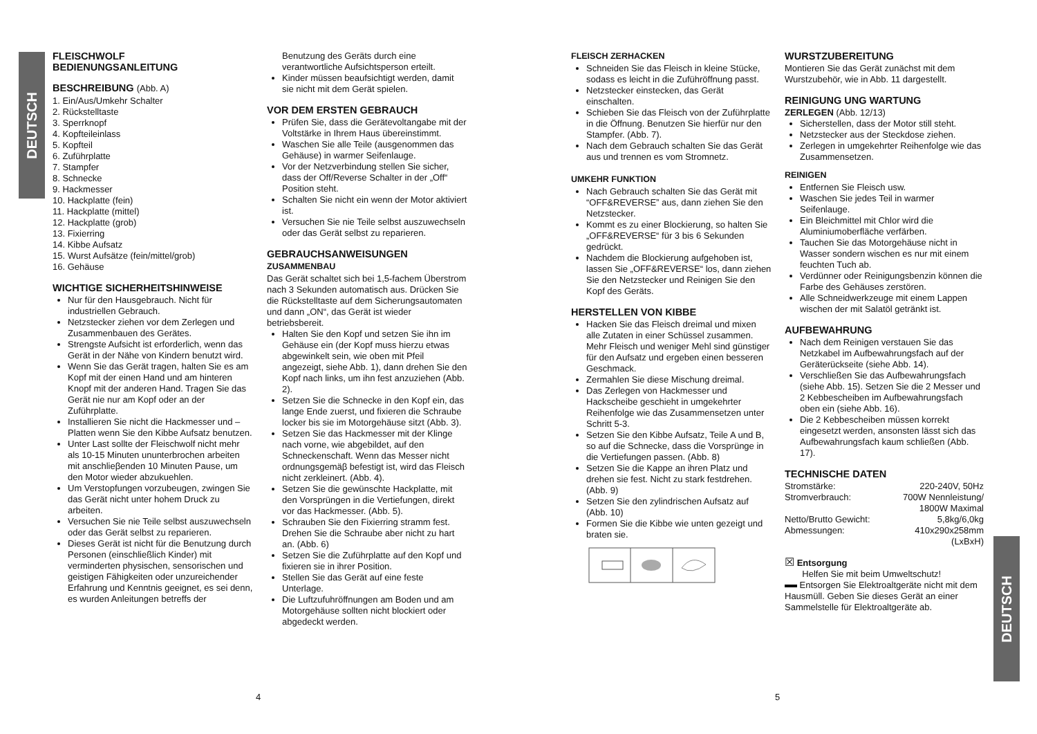DEUTSCH
DEUTSCH
FLEISCHWOLF
BEDIENUNGSANLEITUNG
BESCHREIBUNG (Abb. A)
1. Ein/Aus/Umkehr Schalter
2. Rückstelltaste
3. Sperrknopf
4. Kopfteileinlass
5. Kopfteil
6. Zuführplatte
7. Stampfer
8. Schnecke
9. Hackmesser
10. Hackplatte (fein)
11. Hackplatte (mittel)
12. Hackplatte (grob)
13. Fixierring
14. Kibbe Aufsatz
15. Wurst Aufsätze (fein/mittel/grob)
16. Gehäuse
WICHTIGE SICHERHEITSHINWEISE
Nur für den Hausgebrauch. Nicht für industriellen Gebrauch.
Netzstecker ziehen vor dem Zerlegen und Zusammenbauen des Gerätes.
Strengste Aufsicht ist erforderlich, wenn das Gerät in der Nähe von Kindern benutzt wird.
Wenn Sie das Gerät tragen, halten Sie es am Kopf mit der einen Hand und am hinteren Knopf mit der anderen Hand. Tragen Sie das Gerät nie nur am Kopf oder an der Zuführplatte.
Installieren Sie nicht die Hackmesser und – Platten wenn Sie den Kibbe Aufsatz benutzen.
Unter Last sollte der Fleischwolf nicht mehr als 10-15 Minuten ununterbrochen arbeiten mit anschlieβenden 10 Minuten Pause, um den Motor wieder abzukuehlen.
Um Verstopfungen vorzubeugen, zwingen Sie das Gerät nicht unter hohem Druck zu arbeiten.
Versuchen Sie nie Teile selbst auszuwechseln oder das Gerät selbst zu reparieren.
Dieses Gerät ist nicht für die Benutzung durch Personen (einschließlich Kinder) mit verminderten physischen, sensorischen und geistigen Fähigkeiten oder unzureichender Erfahrung und Kenntnis geeignet, es sei denn, es wurden Anleitungen betreffs der
Benutzung des Geräts durch eine verantwortliche Aufsichtsperson erteilt.
Kinder müssen beaufsichtigt werden, damit sie nicht mit dem Gerät spielen.
VOR DEM ERSTEN GEBRAUCH
Prüfen Sie, dass die Gerätevoltangabe mit der Voltstärke in Ihrem Haus übereinstimmt.
Waschen Sie alle Teile (ausgenommen das Gehäuse) in warmer Seifenlauge.
Vor der Netzverbindung stellen Sie sicher, dass der Off/Reverse Schalter in der „Off“ Position steht.
Schalten Sie nicht ein wenn der Motor aktiviert ist.
Versuchen Sie nie Teile selbst auszuwechseln oder das Gerät selbst zu reparieren.
GEBRAUCHSANWEISUNGEN
ZUSAMMENBAU
Das Gerät schaltet sich bei 1,5-fachem Überstrom nach 3 Sekunden automatisch aus. Drücken Sie die Rückstelltaste auf dem Sicherungsautomaten und dann „ON“, das Gerät ist wieder betriebsbereit.
Halten Sie den Kopf und setzen Sie ihn im Gehäuse ein (der Kopf muss hierzu etwas abgewinkelt sein, wie oben mit Pfeil angezeigt, siehe Abb. 1), dann drehen Sie den Kopf nach links, um ihn fest anzuziehen (Abb. 2).
Setzen Sie die Schnecke in den Kopf ein, das lange Ende zuerst, und fixieren die Schraube locker bis sie im Motorgehäuse sitzt (Abb. 3).
Setzen Sie das Hackmesser mit der Klinge nach vorne, wie abgebildet, auf den Schneckenschaft. Wenn das Messer nicht ordnungsgemäβ befestigt ist, wird das Fleisch nicht zerkleinert. (Abb. 4).
Setzen Sie die gewünschte Hackplatte, mit den Vorsprüngen in die Vertiefungen, direkt vor das Hackmesser. (Abb. 5).
Schrauben Sie den Fixierring stramm fest. Drehen Sie die Schraube aber nicht zu hart an. (Abb. 6)
Setzen Sie die Zuführplatte auf den Kopf und fixieren sie in ihrer Position.
Stellen Sie das Gerät auf eine feste Unterlage.
Die Luftzufuhröffnungen am Boden und am Motorgehäuse sollten nicht blockiert oder abgedeckt werden.
FLEISCH ZERHACKEN
Schneiden Sie das Fleisch in kleine Stücke, sodass es leicht in die Zuführöffnung passt.
Netzstecker einstecken, das Gerät einschalten.
Schieben Sie das Fleisch von der Zuführplatte in die Öffnung. Benutzen Sie hierfür nur den Stampfer. (Abb. 7).
Nach dem Gebrauch schalten Sie das Gerät aus und trennen es vom Stromnetz.
UMKEHR FUNKTION
Nach Gebrauch schalten Sie das Gerät mit “OFF&REVERSE” aus, dann ziehen Sie den Netzstecker.
Kommt es zu einer Blockierung, so halten Sie „OFF&REVERSE“ für 3 bis 6 Sekunden gedrückt.
Nachdem die Blockierung aufgehoben ist, lassen Sie „OFF&REVERSE“ los, dann ziehen Sie den Netzstecker und Reinigen Sie den Kopf des Geräts.
HERSTELLEN VON KIBBE
Hacken Sie das Fleisch dreimal und mixen alle Zutaten in einer Schüssel zusammen. Mehr Fleisch und weniger Mehl sind günstiger für den Aufsatz und ergeben einen besseren Geschmack.
Zermahlen Sie diese Mischung dreimal.
Das Zerlegen von Hackmesser und Hackscheibe geschieht in umgekehrter Reihenfolge wie das Zusammensetzen unter Schritt 5-3.
Setzen Sie den Kibbe Aufsatz, Teile A und B, so auf die Schnecke, dass die Vorsprünge in die Vertiefungen passen. (Abb. 8)
Setzen Sie die Kappe an ihren Platz und drehen sie fest. Nicht zu stark festdrehen. (Abb. 9)
Setzen Sie den zylindrischen Aufsatz auf (Abb. 10)
Formen Sie die Kibbe wie unten gezeigt und braten sie.
WURSTZUBEREITUNG
Montieren Sie das Gerät zunächst mit dem Wurstzubehör, wie in Abb. 11 dargestellt.
REINIGUNG UNG WARTUNG
ZERLEGEN (Abb. 12/13)
Sicherstellen, dass der Motor still steht.
Netzstecker aus der Steckdose ziehen.
Zerlegen in umgekehrter Reihenfolge wie das Zusammensetzen.
REINIGEN
Entfernen Sie Fleisch usw.
Waschen Sie jedes Teil in warmer Seifenlauge.
Ein Bleichmittel mit Chlor wird die Aluminiumoberfläche verfärben.
Tauchen Sie das Motorgehäuse nicht in Wasser sondern wischen es nur mit einem feuchten Tuch ab.
Verdünner oder Reinigungsbenzin können die Farbe des Gehäuses zerstören.
Alle Schneidwerkzeuge mit einem Lappen wischen der mit Salatöl getränkt ist.
AUFBEWAHRUNG
Nach dem Reinigen verstauen Sie das Netzkabel im Aufbewahrungsfach auf der Geräterückseite (siehe Abb. 14).
Verschließen Sie das Aufbewahrungsfach (siehe Abb. 15). Setzen Sie die 2 Messer und 2 Kebbescheiben im Aufbewahrungsfach oben ein (siehe Abb. 16).
Die 2 Kebbescheiben müssen korrekt eingesetzt werden, ansonsten lässt sich das Aufbewahrungsfach kaum schließen (Abb. 17).
TECHNISCHE DATEN
| Stromstärke: | 220-240V, 50Hz |
| Stromverbrauch: | 700W Nennleistung/ 1800W Maximal |
| Netto/Brutto Gewicht: | 5,8kg/6,0kg |
| Abmessungen: | 410x290x258mm (LxBxH) |
☒ Entsorgung
Helfen Sie mit beim Umweltschutz!
Entsorgen Sie Elektroaltgeräte nicht mit dem Hausmüll. Geben Sie dieses Gerät an einer Sammelstelle für Elektroaltgeräte ab.
4 5